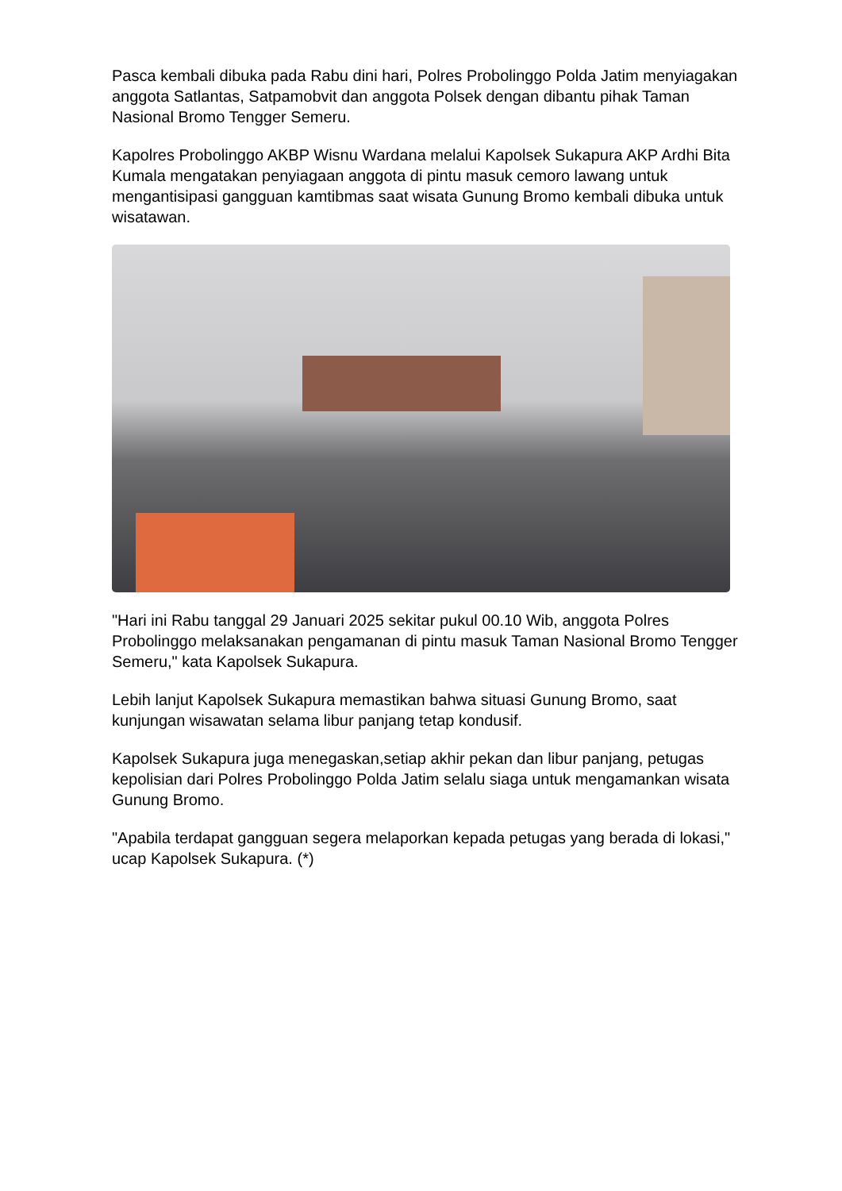Pasca kembali dibuka pada Rabu dini hari, Polres Probolinggo Polda Jatim menyiagakan anggota Satlantas, Satpamobvit dan anggota Polsek dengan dibantu pihak Taman Nasional Bromo Tengger Semeru.
Kapolres Probolinggo AKBP Wisnu Wardana melalui Kapolsek Sukapura AKP Ardhi Bita Kumala mengatakan penyiagaan anggota di pintu masuk cemoro lawang untuk mengantisipasi gangguan kamtibmas saat wisata Gunung Bromo kembali dibuka untuk wisatawan.
"Hari ini Rabu tanggal 29 Januari 2025 sekitar pukul 00.10 Wib, anggota Polres Probolinggo melaksanakan pengamanan di pintu masuk Taman Nasional Bromo Tengger Semeru," kata Kapolsek Sukapura.
Lebih lanjut Kapolsek Sukapura memastikan bahwa situasi Gunung Bromo, saat kunjungan wisawatan selama libur panjang tetap kondusif.
Kapolsek Sukapura juga menegaskan,setiap akhir pekan dan libur panjang, petugas kepolisian dari Polres Probolinggo Polda Jatim selalu siaga untuk mengamankan wisata Gunung Bromo.
"Apabila terdapat gangguan segera melaporkan kepada petugas yang berada di lokasi," ucap Kapolsek Sukapura. (*)